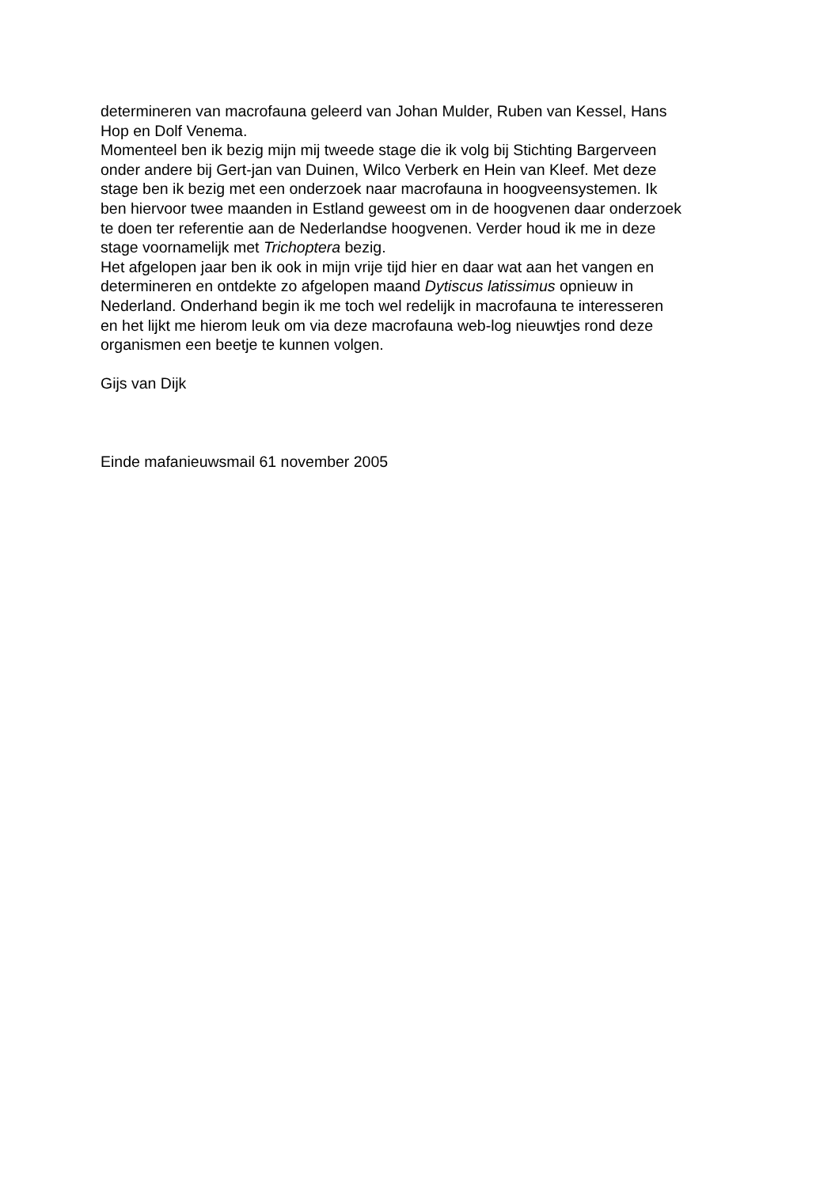determineren van macrofauna geleerd van Johan Mulder, Ruben van Kessel, Hans
Hop en Dolf Venema.
Momenteel ben ik bezig mijn mij tweede stage die ik volg bij Stichting Bargerveen
onder andere bij Gert-jan van Duinen, Wilco Verberk en Hein van Kleef. Met deze
stage ben ik bezig met een onderzoek naar macrofauna in hoogveensystemen. Ik
ben hiervoor twee maanden in Estland geweest om in de hoogvenen daar onderzoek
te doen ter referentie aan de Nederlandse hoogvenen. Verder houd ik me in deze
stage voornamelijk met Trichoptera bezig.
Het afgelopen jaar ben ik ook in mijn vrije tijd hier en daar wat aan het vangen en
determineren en ontdekte zo afgelopen maand Dytiscus latissimus opnieuw in
Nederland. Onderhand begin ik me toch wel redelijk in macrofauna te interesseren
en het lijkt me hierom leuk om via deze macrofauna web-log nieuwtjes rond deze
organismen een beetje te kunnen volgen.
Gijs van Dijk
Einde mafanieuwsmail 61 november 2005